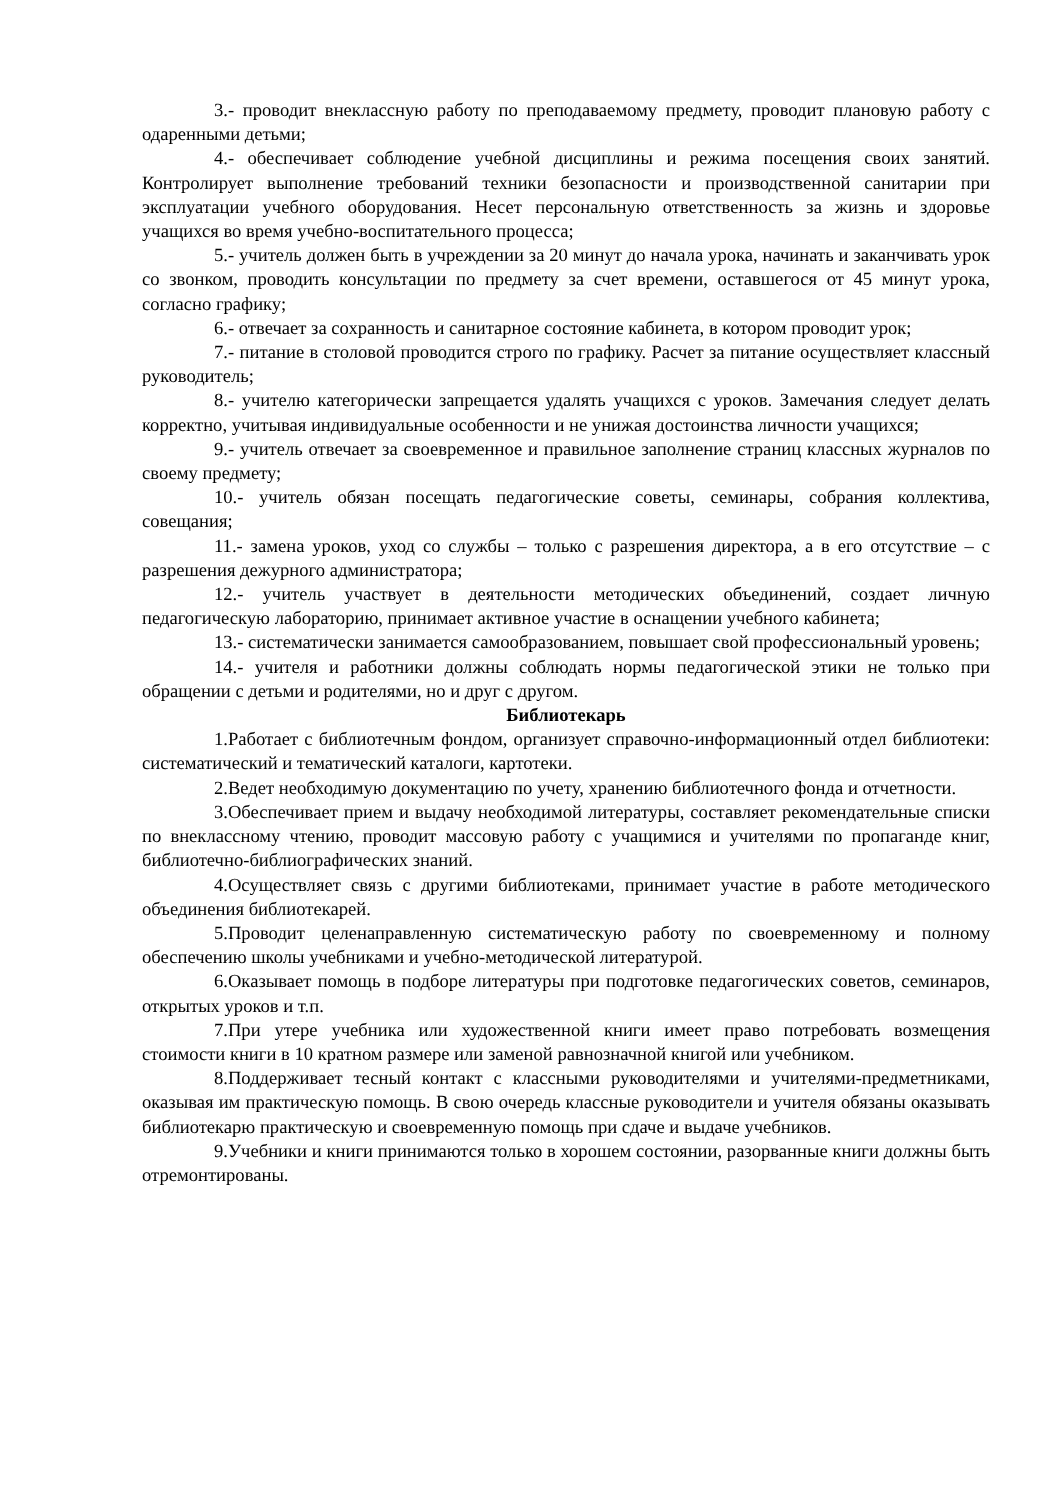3.- проводит внеклассную работу по преподаваемому предмету, проводит плановую работу с одаренными детьми;
4.- обеспечивает соблюдение учебной дисциплины и режима посещения своих занятий. Контролирует выполнение требований техники безопасности и производственной санитарии при эксплуатации учебного оборудования. Несет персональную ответственность за жизнь и здоровье учащихся во время учебно-воспитательного процесса;
5.- учитель должен быть в учреждении за 20 минут до начала урока, начинать и заканчивать урок со звонком, проводить консультации по предмету за счет времени, оставшегося от 45 минут урока, согласно графику;
6.- отвечает за сохранность и санитарное состояние кабинета, в котором проводит урок;
7.- питание в столовой проводится строго по графику. Расчет за питание осуществляет классный руководитель;
8.- учителю категорически запрещается удалять учащихся с уроков. Замечания следует делать корректно, учитывая индивидуальные особенности и не унижая достоинства личности учащихся;
9.- учитель отвечает за своевременное и правильное заполнение страниц классных журналов по своему предмету;
10.- учитель обязан посещать педагогические советы, семинары, собрания коллектива, совещания;
11.- замена уроков, уход со службы – только с разрешения директора, а в его отсутствие – с разрешения дежурного администратора;
12.- учитель участвует в деятельности методических объединений, создает личную педагогическую лабораторию, принимает активное участие в оснащении учебного кабинета;
13.- систематически занимается самообразованием, повышает свой профессиональный уровень;
14.- учителя и работники должны соблюдать нормы педагогической этики не только при обращении с детьми и родителями, но и друг с другом.
Библиотекарь
1.Работает с библиотечным фондом, организует справочно-информационный отдел библиотеки: систематический и тематический каталоги, картотеки.
2.Ведет необходимую документацию по учету, хранению библиотечного фонда и отчетности.
3.Обеспечивает прием и выдачу необходимой литературы, составляет рекомендательные списки по внеклассному чтению, проводит массовую работу с учащимися и учителями по пропаганде книг, библиотечно-библиографических знаний.
4.Осуществляет связь с другими библиотеками, принимает участие в работе методического объединения библиотекарей.
5.Проводит целенаправленную систематическую работу по своевременному и полному обеспечению школы учебниками и учебно-методической литературой.
6.Оказывает помощь в подборе литературы при подготовке педагогических советов, семинаров, открытых уроков и т.п.
7.При утере учебника или художественной книги имеет право потребовать возмещения стоимости книги в 10 кратном размере или заменой равнозначной книгой или учебником.
8.Поддерживает тесный контакт с классными руководителями и учителями-предметниками, оказывая им практическую помощь. В свою очередь классные руководители и учителя обязаны оказывать библиотекарю практическую и своевременную помощь при сдаче и выдаче учебников.
9.Учебники и книги принимаются только в хорошем состоянии, разорванные книги должны быть отремонтированы.